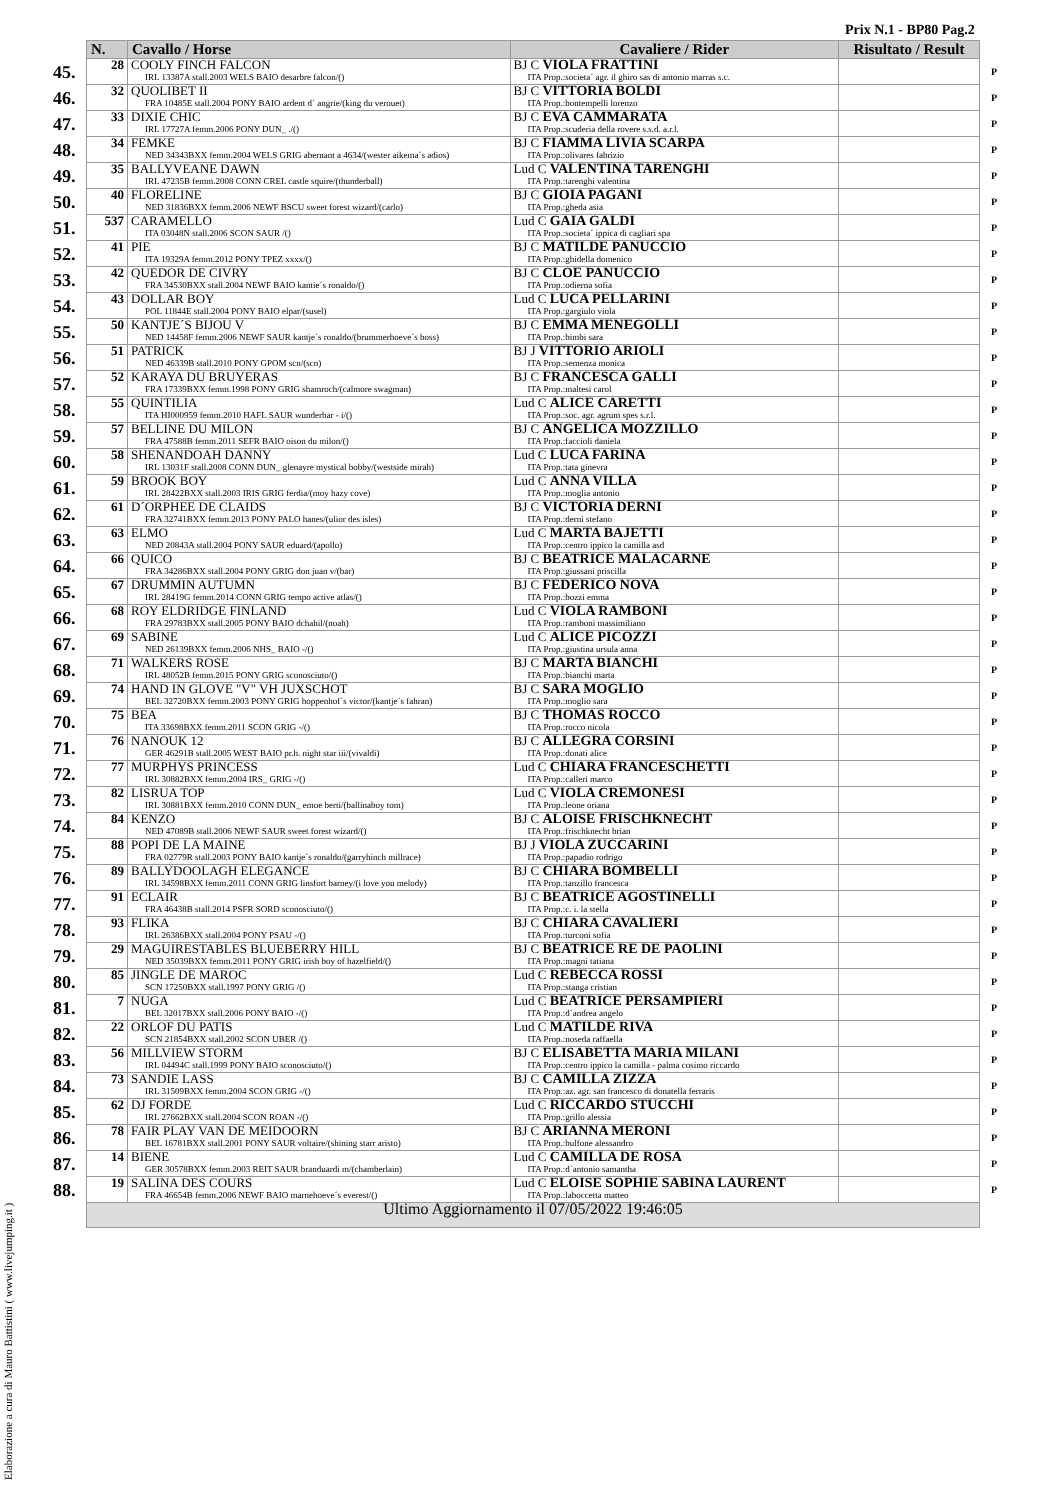Prix N.1 - BP80 Pag.2
Elaborazione a cura di Mauro Battistini ( www.livejumping.it )
| | N. | Cavallo / Horse | Cavaliere / Rider | Risultato / Result | |
| --- | --- | --- | --- | --- | --- |
| 45. | 28 | COOLY FINCH FALCON IRL 13387A stall.2003 WELS BAIO desarbre falcon/() | BJ C VIOLA FRATTINI ITA Prop.:societa´ agr. il ghiro sas di antonio marras s.c. | | P |
| 46. | 32 | QUOLIBET II FRA 10485E stall.2004 PONY BAIO ardent d´ angrie/(king du verouet) | BJ C VITTORIA BOLDI ITA Prop.:bontempelli lorenzo | | P |
| 47. | 33 | DIXIE CHIC IRL 17727A femm.2006 PONY DUN_ ./() | BJ C EVA CAMMARATA ITA Prop.:scuderia della rovere s.s.d. a.r.l. | | P |
| 48. | 34 | FEMKE NED 34343BXX femm.2004 WELS GRIG abernant a 4634/(wester aikema´s adios) | BJ C FIAMMA LIVIA SCARPA ITA Prop.:olivares fabrizio | | P |
| 49. | 35 | BALLYVEANE DAWN IRL 47235B femm.2008 CONN CREL castle squire/(thunderball) | Lud C VALENTINA TARENGHI ITA Prop.:tarenghi valentina | | P |
| 50. | 40 | FLORELINE NED 31836BXX femm.2006 NEWF BSCU sweet forest wizard/(carlo) | BJ C GIOIA PAGANI ITA Prop.:gheda asia | | P |
| 51. | 537 | CARAMELLO ITA 03048N stall.2006 SCON SAUR /() | Lud C GAIA GALDI ITA Prop.:societa´ ippica di cagliari spa | | P |
| 52. | 41 | PIE ITA 19329A femm.2012 PONY TPEZ xxxx/() | BJ C MATILDE PANUCCIO ITA Prop.:ghidella domenico | | P |
| 53. | 42 | QUEDOR DE CIVRY FRA 34530BXX stall.2004 NEWF BAIO kantie´s ronaldo/() | BJ C CLOE PANUCCIO ITA Prop.:odierna sofia | | P |
| 54. | 43 | DOLLAR BOY POL 11844E stall.2004 PONY BAIO elpar/(susel) | Lud C LUCA PELLARINI ITA Prop.:gargiulo viola | | P |
| 55. | 50 | KANTJE´S BIJOU V NED 14458F femm.2006 NEWF SAUR kantje´s ronaldo/(brummerhoeve´s boss) | BJ C EMMA MENEGOLLI ITA Prop.:bimbi sara | | P |
| 56. | 51 | PATRICK NED 46339B stall.2010 PONY GPOM scn/(scn) | BJ J VITTORIO ARIOLI ITA Prop.:semenza monica | | P |
| 57. | 52 | KARAYA DU BRUYERAS FRA 17339BXX femm.1998 PONY GRIG shamroch/(calmore swagman) | BJ C FRANCESCA GALLI ITA Prop.:maltesi carol | | P |
| 58. | 55 | QUINTILIA ITA HI000959 femm.2010 HAFL SAUR wunderbar - i/() | Lud C ALICE CARETTI ITA Prop.:soc. agr. agrum spes s.r.l. | | P |
| 59. | 57 | BELLINE DU MILON FRA 47588B femm.2011 SEFR BAIO oison du milon/() | BJ C ANGELICA MOZZILLO ITA Prop.:faccioli daniela | | P |
| 60. | 58 | SHENANDOAH DANNY IRL 13031F stall.2008 CONN DUN_ glenayre mystical bobby/(westside mirah) | Lud C LUCA FARINA ITA Prop.:tata ginevra | | P |
| 61. | 59 | BROOK BOY IRL 28422BXX stall.2003 IRIS GRIG ferdia/(moy hazy cove) | Lud C ANNA VILLA ITA Prop.:moglia antonio | | P |
| 62. | 61 | D´ORPHEE DE CLAIDS FRA 32741BXX femm.2013 PONY PALO hanes/(ulior des isles) | BJ C VICTORIA DERNI ITA Prop.:derni stefano | | P |
| 63. | 63 | ELMO NED 20843A stall.2004 PONY SAUR eduard/(apollo) | Lud C MARTA BAJETTI ITA Prop.:centro ippico la camilla asd | | P |
| 64. | 66 | QUICO FRA 34286BXX stall.2004 PONY GRIG don juan v/(bar) | BJ C BEATRICE MALACARNE ITA Prop.:giussani priscilla | | P |
| 65. | 67 | DRUMMIN AUTUMN IRL 28419G femm.2014 CONN GRIG tempo active atlas/() | BJ C FEDERICO NOVA ITA Prop.:bozzi emma | | P |
| 66. | 68 | ROY ELDRIDGE FINLAND FRA 29783BXX stall.2005 PONY BAIO dchahil/(noah) | Lud C VIOLA RAMBONI ITA Prop.:ramboni massimiliano | | P |
| 67. | 69 | SABINE NED 26139BXX femm.2006 NHS_ BAIO -/() | Lud C ALICE PICOZZI ITA Prop.:giustina ursula anna | | P |
| 68. | 71 | WALKERS ROSE IRL 48052B femm.2015 PONY GRIG sconosciuto/() | BJ C MARTA BIANCHI ITA Prop.:bianchi marta | | P |
| 69. | 74 | HAND IN GLOVE "V" VH JUXSCHOT BEL 32720BXX femm.2003 PONY GRIG hoppenhof´s victor/(kantje´s fahran) | BJ C SARA MOGLIO ITA Prop.:moglio sara | | P |
| 70. | 75 | BEA ITA 33698BXX femm.2011 SCON GRIG -/() | BJ C THOMAS ROCCO ITA Prop.:rocco nicola | | P |
| 71. | 76 | NANOUK 12 GER 46291B stall.2005 WEST BAIO pr.h. night star iii/(vivaldi) | BJ C ALLEGRA CORSINI ITA Prop.:donati alice | | P |
| 72. | 77 | MURPHYS PRINCESS IRL 30882BXX femm.2004 IRS_ GRIG -/() | Lud C CHIARA FRANCESCHETTI ITA Prop.:calleri marco | | P |
| 73. | 82 | LISRUA TOP IRL 30881BXX femm.2010 CONN DUN_ emoe berti/(ballinaboy tom) | Lud C VIOLA CREMONESI ITA Prop.:leone oriana | | P |
| 74. | 84 | KENZO NED 47089B stall.2006 NEWF SAUR sweet forest wizard/() | BJ C ALOISE FRISCHKNECHT ITA Prop.:frischknecht brian | | P |
| 75. | 88 | POPI DE LA MAINE FRA 02779R stall.2003 PONY BAIO kantje´s ronaldo/(garryhinch millrace) | BJ J VIOLA ZUCCARINI ITA Prop.:papadio rodrigo | | P |
| 76. | 89 | BALLYDOOLAGH ELEGANCE IRL 34598BXX femm.2011 CONN GRIG linsfort barney/(i love you melody) | BJ C CHIARA BOMBELLI ITA Prop.:tanzillo francesca | | P |
| 77. | 91 | ECLAIR FRA 46438B stall.2014 PSFR SORD sconosciuto/() | BJ C BEATRICE AGOSTINELLI ITA Prop.:c. i. la stella | | P |
| 78. | 93 | FLIKA IRL 26386BXX stall.2004 PONY PSAU -/() | BJ C CHIARA CAVALIERI ITA Prop.:turconi sofia | | P |
| 79. | 29 | MAGUIRESTABLES BLUEBERRY HILL NED 35039BXX femm.2011 PONY GRIG irish boy of hazelfield/() | BJ C BEATRICE RE DE PAOLINI ITA Prop.:magni tatiana | | P |
| 80. | 85 | JINGLE DE MAROC SCN 17250BXX stall.1997 PONY GRIG /() | Lud C REBECCA ROSSI ITA Prop.:stanga cristian | | P |
| 81. | 7 | NUGA BEL 32017BXX stall.2006 PONY BAIO -/() | Lud C BEATRICE PERSAMPIERI ITA Prop.:d´andrea angelo | | P |
| 82. | 22 | ORLOF DU PATIS SCN 21854BXX stall.2002 SCON UBER /() | Lud C MATILDE RIVA ITA Prop.:noseda raffaella | | P |
| 83. | 56 | MILLVIEW STORM IRL 04494C stall.1999 PONY BAIO sconosciuto/() | BJ C ELISABETTA MARIA MILANI ITA Prop.:centro ippico la camilla - palma cosimo riccardo | | P |
| 84. | 73 | SANDIE LASS IRL 31509BXX femm.2004 SCON GRIG -/() | BJ C CAMILLA ZIZZA ITA Prop.:az. agr. san francesco di donatella ferraris | | P |
| 85. | 62 | DJ FORDE IRL 27662BXX stall.2004 SCON ROAN -/() | Lud C RICCARDO STUCCHI ITA Prop.:grillo alessia | | P |
| 86. | 78 | FAIR PLAY VAN DE MEIDOORN BEL 16781BXX stall.2001 PONY SAUR voltaire/(shining starr aristo) | BJ C ARIANNA MERONI ITA Prop.:bulfone alessandro | | P |
| 87. | 14 | BIENE GER 30578BXX femm.2003 REIT SAUR branduardi m/(chamberlain) | Lud C CAMILLA DE ROSA ITA Prop.:d´antonio samantha | | P |
| 88. | 19 | SALINA DES COURS FRA 46654B femm.2006 NEWF BAIO marnehoeve´s everest/() | Lud C ELOISE SOPHIE SABINA LAURENT ITA Prop.:laboccetta matteo | | P |
| | Ultimo Aggiornamento il 07/05/2022 19:46:05 | | | | |